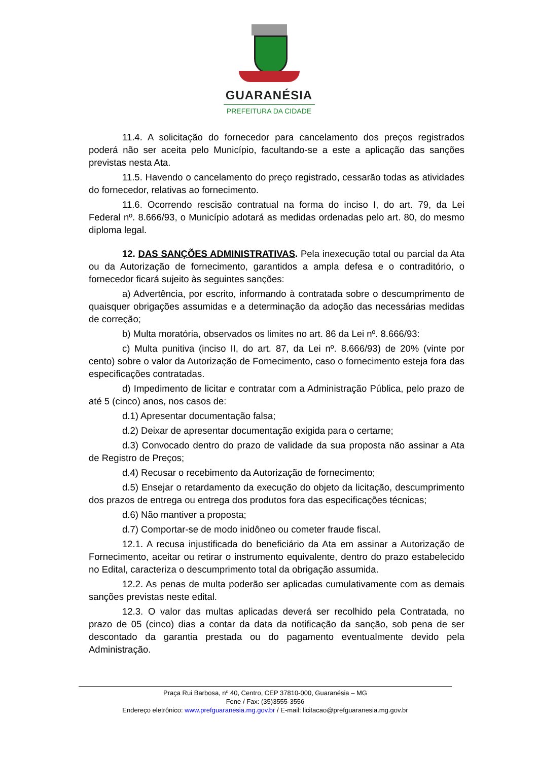GUARANÉSIA
PREFEITURA DA CIDADE
11.4. A solicitação do fornecedor para cancelamento dos preços registrados poderá não ser aceita pelo Município, facultando-se a este a aplicação das sanções previstas nesta Ata.
11.5. Havendo o cancelamento do preço registrado, cessarão todas as atividades do fornecedor, relativas ao fornecimento.
11.6. Ocorrendo rescisão contratual na forma do inciso I, do art. 79, da Lei Federal nº. 8.666/93, o Município adotará as medidas ordenadas pelo art. 80, do mesmo diploma legal.
12. DAS SANÇÕES ADMINISTRATIVAS. Pela inexecução total ou parcial da Ata ou da Autorização de fornecimento, garantidos a ampla defesa e o contraditório, o fornecedor ficará sujeito às seguintes sanções:
a) Advertência, por escrito, informando à contratada sobre o descumprimento de quaisquer obrigações assumidas e a determinação da adoção das necessárias medidas de correção;
b) Multa moratória, observados os limites no art. 86 da Lei nº. 8.666/93:
c) Multa punitiva (inciso II, do art. 87, da Lei nº. 8.666/93) de 20% (vinte por cento) sobre o valor da Autorização de Fornecimento, caso o fornecimento esteja fora das especificações contratadas.
d) Impedimento de licitar e contratar com a Administração Pública, pelo prazo de até 5 (cinco) anos, nos casos de:
d.1) Apresentar documentação falsa;
d.2) Deixar de apresentar documentação exigida para o certame;
d.3) Convocado dentro do prazo de validade da sua proposta não assinar a Ata de Registro de Preços;
d.4) Recusar o recebimento da Autorização de fornecimento;
d.5) Ensejar o retardamento da execução do objeto da licitação, descumprimento dos prazos de entrega ou entrega dos produtos fora das especificações técnicas;
d.6) Não mantiver a proposta;
d.7) Comportar-se de modo inidôneo ou cometer fraude fiscal.
12.1. A recusa injustificada do beneficiário da Ata em assinar a Autorização de Fornecimento, aceitar ou retirar o instrumento equivalente, dentro do prazo estabelecido no Edital, caracteriza o descumprimento total da obrigação assumida.
12.2. As penas de multa poderão ser aplicadas cumulativamente com as demais sanções previstas neste edital.
12.3. O valor das multas aplicadas deverá ser recolhido pela Contratada, no prazo de 05 (cinco) dias a contar da data da notificação da sanção, sob pena de ser descontado da garantia prestada ou do pagamento eventualmente devido pela Administração.
Praça Rui Barbosa, nº 40, Centro, CEP 37810-000, Guaranésia – MG
Fone / Fax: (35)3555-3556
Endereço eletrônico: www.prefguaranesia.mg.gov.br / E-mail: licitacao@prefguaranesia.mg.gov.br